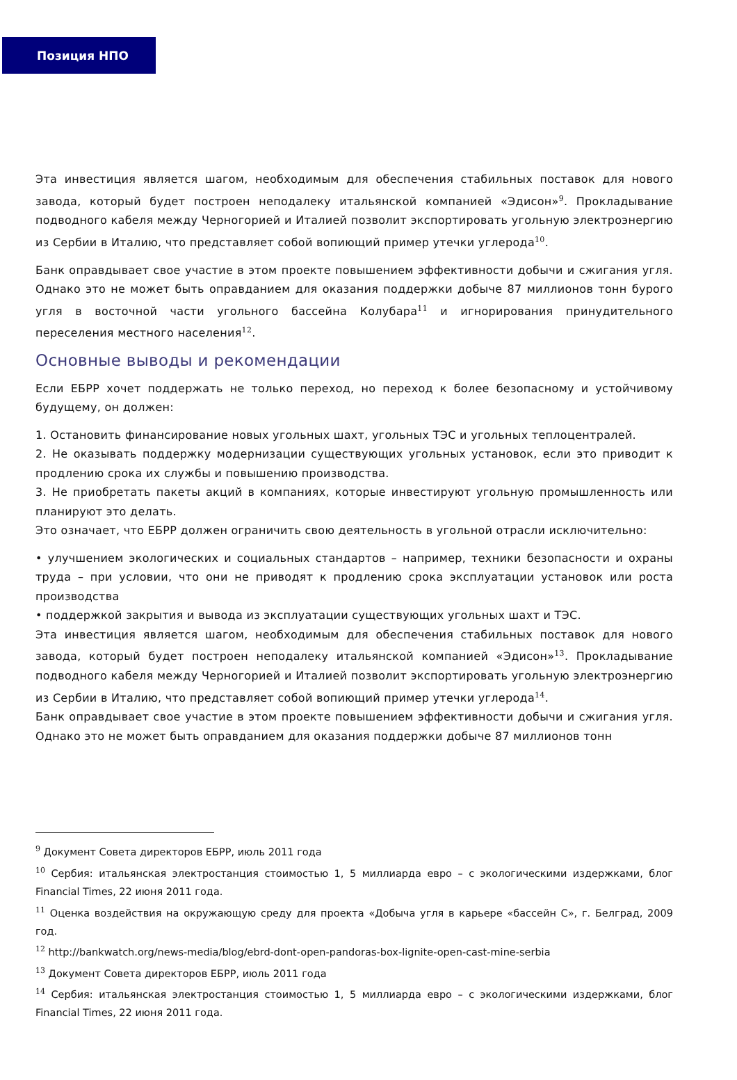Позиция НПО
Эта инвестиция является шагом, необходимым для обеспечения стабильных поставок для нового завода, который будет построен неподалеку итальянской компанией «Эдисон»<sup>9</sup>. Прокладывание подводного кабеля между Черногорией и Италией позволит экспортировать угольную электроэнергию из Сербии в Италию, что представляет собой вопиющий пример утечки углерода<sup>10</sup>.
Банк оправдывает свое участие в этом проекте повышением эффективности добычи и сжигания угля. Однако это не может быть оправданием для оказания поддержки добыче 87 миллионов тонн бурого угля в восточной части угольного бассейна Колубара<sup>11</sup> и игнорирования принудительного переселения местного населения<sup>12</sup>.
Основные выводы и рекомендации
Если ЕБРР хочет поддержать не только переход, но переход к более безопасному и устойчивому будущему, он должен:
1. Остановить финансирование новых угольных шахт, угольных ТЭС и угольных теплоцентралей.
2. Не оказывать поддержку модернизации существующих угольных установок, если это приводит к продлению срока их службы и повышению производства.
3. Не приобретать пакеты акций в компаниях, которые инвестируют угольную промышленность или планируют это делать.
Это означает, что ЕБРР должен ограничить свою деятельность в угольной отрасли исключительно:
• улучшением экологических и социальных стандартов – например, техники безопасности и охраны труда – при условии, что они не приводят к продлению срока эксплуатации установок или роста производства
• поддержкой закрытия и вывода из эксплуатации существующих угольных шахт и ТЭС.
Эта инвестиция является шагом, необходимым для обеспечения стабильных поставок для нового завода, который будет построен неподалеку итальянской компанией «Эдисон»<sup>13</sup>. Прокладывание подводного кабеля между Черногорией и Италией позволит экспортировать угольную электроэнергию из Сербии в Италию, что представляет собой вопиющий пример утечки углерода<sup>14</sup>.
Банк оправдывает свое участие в этом проекте повышением эффективности добычи и сжигания угля. Однако это не может быть оправданием для оказания поддержки добыче 87 миллионов тонн
<sup>9</sup> Документ Совета директоров ЕБРР, июль 2011 года
<sup>10</sup> Сербия: итальянская электростанция стоимостью 1, 5 миллиарда евро – с экологическими издержками, блог Financial Times, 22 июня 2011 года.
<sup>11</sup> Оценка воздействия на окружающую среду для проекта «Добыча угля в карьере «бассейн С», г. Белград, 2009 год.
<sup>12</sup> http://bankwatch.org/news-media/blog/ebrd-dont-open-pandoras-box-lignite-open-cast-mine-serbia
<sup>13</sup> Документ Совета директоров ЕБРР, июль 2011 года
<sup>14</sup> Сербия: итальянская электростанция стоимостью 1, 5 миллиарда евро – с экологическими издержками, блог Financial Times, 22 июня 2011 года.